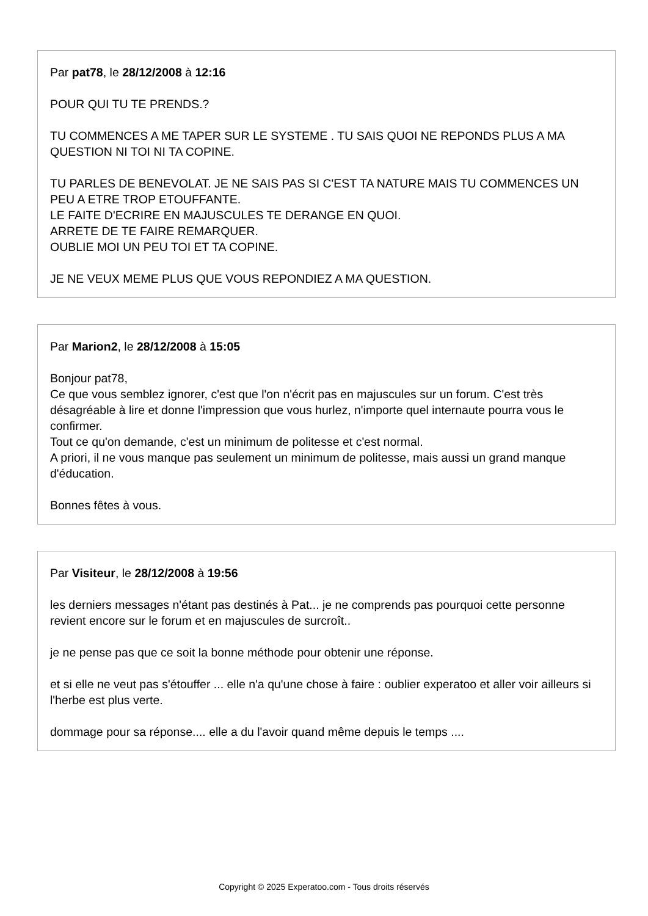Par pat78, le 28/12/2008 à 12:16
POUR QUI TU TE PRENDS.?
TU COMMENCES A ME TAPER SUR LE SYSTEME . TU SAIS QUOI NE REPONDS PLUS A MA QUESTION NI TOI NI TA COPINE.
TU PARLES DE BENEVOLAT. JE NE SAIS PAS SI C'EST TA NATURE MAIS TU COMMENCES UN PEU A ETRE TROP ETOUFFANTE.
LE FAITE D'ECRIRE EN MAJUSCULES TE DERANGE EN QUOI.
ARRETE DE TE FAIRE REMARQUER.
OUBLIE MOI UN PEU TOI ET TA COPINE.
JE NE VEUX MEME PLUS QUE VOUS REPONDIEZ A MA QUESTION.
Par Marion2, le 28/12/2008 à 15:05
Bonjour pat78,
Ce que vous semblez ignorer, c'est que l'on n'écrit pas en majuscules sur un forum. C'est très désagréable à lire et donne l'impression que vous hurlez, n'importe quel internaute pourra vous le confirmer.
Tout ce qu'on demande, c'est un minimum de politesse et c'est normal.
A priori, il ne vous manque pas seulement un minimum de politesse, mais aussi un grand manque d'éducation.
Bonnes fêtes à vous.
Par Visiteur, le 28/12/2008 à 19:56
les derniers messages n'étant pas destinés à Pat... je ne comprends pas pourquoi cette personne revient encore sur le forum et en majuscules de surcroît..
je ne pense pas que ce soit la bonne méthode pour obtenir une réponse.
et si elle ne veut pas s'étouffer ... elle n'a qu'une chose à faire : oublier experatoo et aller voir ailleurs si l'herbe est plus verte.
dommage pour sa réponse.... elle a du l'avoir quand même depuis le temps ....
Copyright © 2025 Experatoo.com - Tous droits réservés